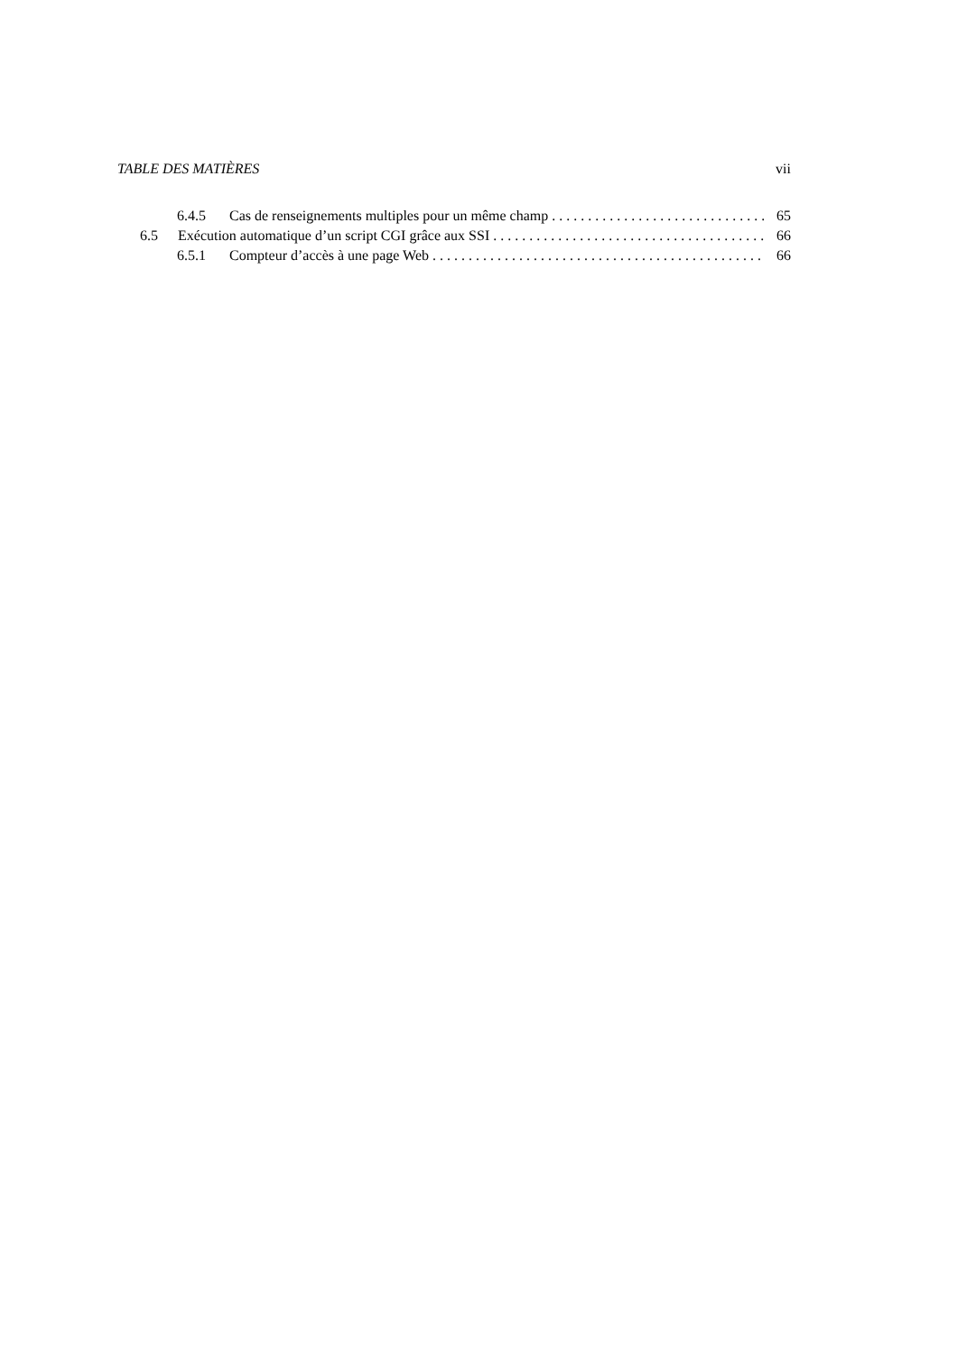TABLE DES MATIÈRES vii
6.4.5 Cas de renseignements multiples pour un même champ 65
6.5 Exécution automatique d’un script CGI grâce aux SSI 66
6.5.1 Compteur d’accès à une page Web 66